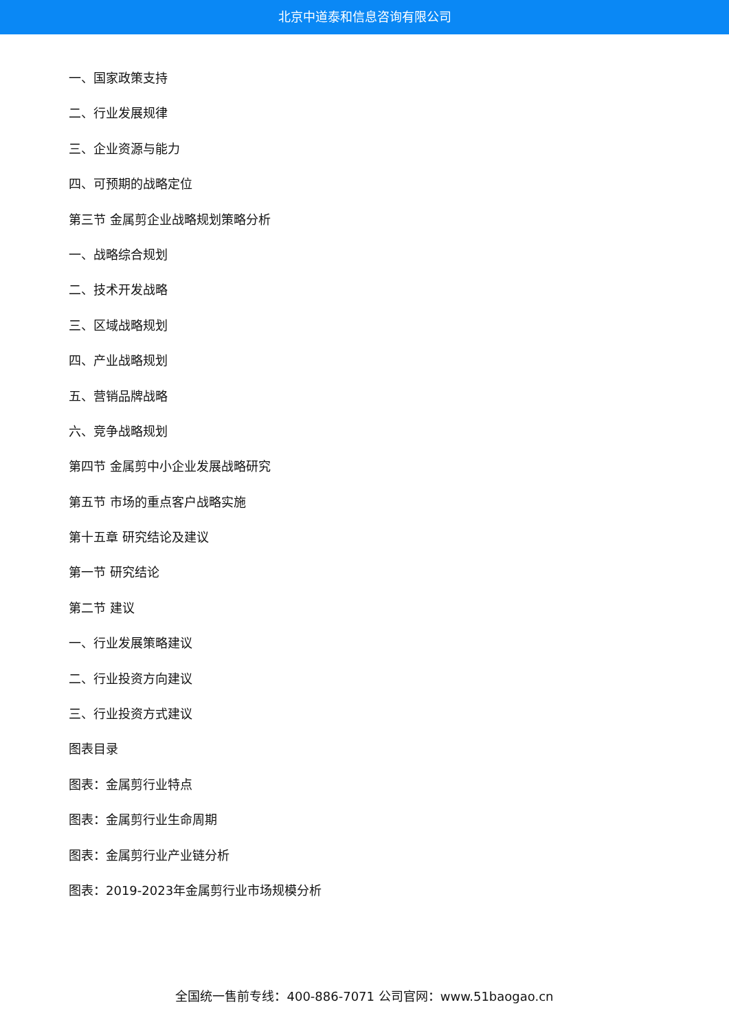北京中道泰和信息咨询有限公司
一、国家政策支持
二、行业发展规律
三、企业资源与能力
四、可预期的战略定位
第三节 金属剪企业战略规划策略分析
一、战略综合规划
二、技术开发战略
三、区域战略规划
四、产业战略规划
五、营销品牌战略
六、竞争战略规划
第四节 金属剪中小企业发展战略研究
第五节 市场的重点客户战略实施
第十五章 研究结论及建议
第一节 研究结论
第二节 建议
一、行业发展策略建议
二、行业投资方向建议
三、行业投资方式建议
图表目录
图表：金属剪行业特点
图表：金属剪行业生命周期
图表：金属剪行业产业链分析
图表：2019-2023年金属剪行业市场规模分析
全国统一售前专线：400-886-7071 公司官网：www.51baogao.cn